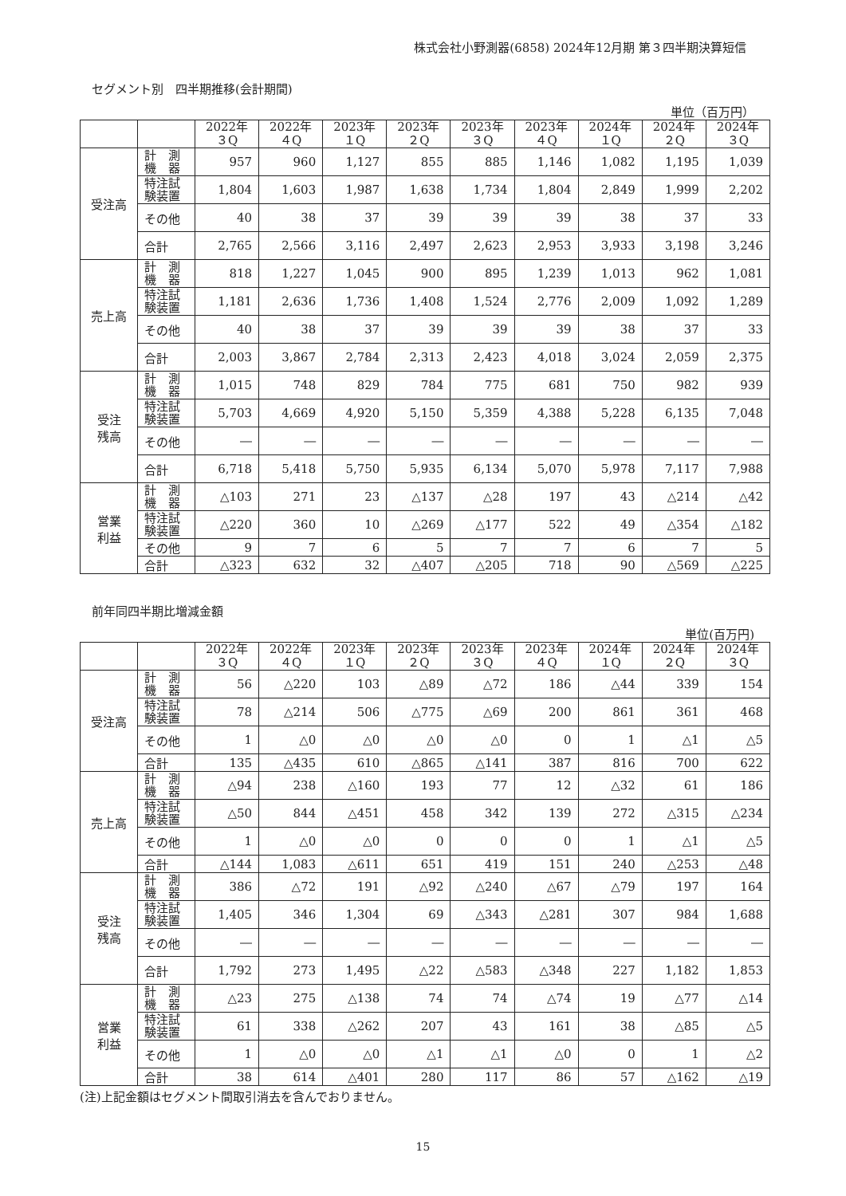株式会社小野測器(6858) 2024年12月期 第３四半期決算短信
セグメント別　四半期推移(会計期間)
単位（百万円）
| | | 2022年 ３Q | 2022年 ４Q | 2023年 １Q | 2023年 ２Q | 2023年 ３Q | 2023年 ４Q | 2024年 １Q | 2024年 ２Q | 2024年 ３Q |
| --- | --- | --- | --- | --- | --- | --- | --- | --- | --- | --- |
| 受注高 | 計 測 機 器 | 957 | 960 | 1,127 | 855 | 885 | 1,146 | 1,082 | 1,195 | 1,039 |
| | 特注試 験装置 | 1,804 | 1,603 | 1,987 | 1,638 | 1,734 | 1,804 | 2,849 | 1,999 | 2,202 |
| | その他 | 40 | 38 | 37 | 39 | 39 | 39 | 38 | 37 | 33 |
| | 合計 | 2,765 | 2,566 | 3,116 | 2,497 | 2,623 | 2,953 | 3,933 | 3,198 | 3,246 |
| 売上高 | 計 測 機 器 | 818 | 1,227 | 1,045 | 900 | 895 | 1,239 | 1,013 | 962 | 1,081 |
| | 特注試 験装置 | 1,181 | 2,636 | 1,736 | 1,408 | 1,524 | 2,776 | 2,009 | 1,092 | 1,289 |
| | その他 | 40 | 38 | 37 | 39 | 39 | 39 | 38 | 37 | 33 |
| | 合計 | 2,003 | 3,867 | 2,784 | 2,313 | 2,423 | 4,018 | 3,024 | 2,059 | 2,375 |
| 受注 残高 | 計 測 機 器 | 1,015 | 748 | 829 | 784 | 775 | 681 | 750 | 982 | 939 |
| | 特注試 験装置 | 5,703 | 4,669 | 4,920 | 5,150 | 5,359 | 4,388 | 5,228 | 6,135 | 7,048 |
| | その他 | ― | ― | ― | ― | ― | ― | ― | ― | ― |
| | 合計 | 6,718 | 5,418 | 5,750 | 5,935 | 6,134 | 5,070 | 5,978 | 7,117 | 7,988 |
| 営業 利益 | 計 測 機 器 | △103 | 271 | 23 | △137 | △28 | 197 | 43 | △214 | △42 |
| | 特注試 験装置 | △220 | 360 | 10 | △269 | △177 | 522 | 49 | △354 | △182 |
| | その他 | 9 | 7 | 6 | 5 | 7 | 7 | 6 | 7 | 5 |
| | 合計 | △323 | 632 | 32 | △407 | △205 | 718 | 90 | △569 | △225 |
前年同四半期比増減金額
単位(百万円)
| | | 2022年 ３Q | 2022年 ４Q | 2023年 １Q | 2023年 ２Q | 2023年 ３Q | 2023年 ４Q | 2024年 １Q | 2024年 ２Q | 2024年 ３Q |
| --- | --- | --- | --- | --- | --- | --- | --- | --- | --- | --- |
| 受注高 | 計 測 機 器 | 56 | △220 | 103 | △89 | △72 | 186 | △44 | 339 | 154 |
| | 特注試 験装置 | 78 | △214 | 506 | △775 | △69 | 200 | 861 | 361 | 468 |
| | その他 | 1 | △0 | △0 | △0 | △0 | 0 | 1 | △1 | △5 |
| | 合計 | 135 | △435 | 610 | △865 | △141 | 387 | 816 | 700 | 622 |
| 売上高 | 計 測 機 器 | △94 | 238 | △160 | 193 | 77 | 12 | △32 | 61 | 186 |
| | 特注試 験装置 | △50 | 844 | △451 | 458 | 342 | 139 | 272 | △315 | △234 |
| | その他 | 1 | △0 | △0 | 0 | 0 | 0 | 1 | △1 | △5 |
| | 合計 | △144 | 1,083 | △611 | 651 | 419 | 151 | 240 | △253 | △48 |
| 受注 残高 | 計 測 機 器 | 386 | △72 | 191 | △92 | △240 | △67 | △79 | 197 | 164 |
| | 特注試 験装置 | 1,405 | 346 | 1,304 | 69 | △343 | △281 | 307 | 984 | 1,688 |
| | その他 | ― | ― | ― | ― | ― | ― | ― | ― | ― |
| | 合計 | 1,792 | 273 | 1,495 | △22 | △583 | △348 | 227 | 1,182 | 1,853 |
| 営業 利益 | 計 測 機 器 | △23 | 275 | △138 | 74 | 74 | △74 | 19 | △77 | △14 |
| | 特注試 験装置 | 61 | 338 | △262 | 207 | 43 | 161 | 38 | △85 | △5 |
| | その他 | 1 | △0 | △0 | △1 | △1 | △0 | 0 | 1 | △2 |
| | 合計 | 38 | 614 | △401 | 280 | 117 | 86 | 57 | △162 | △19 |
(注)上記金額はセグメント間取引消去を含んでおりません。
15